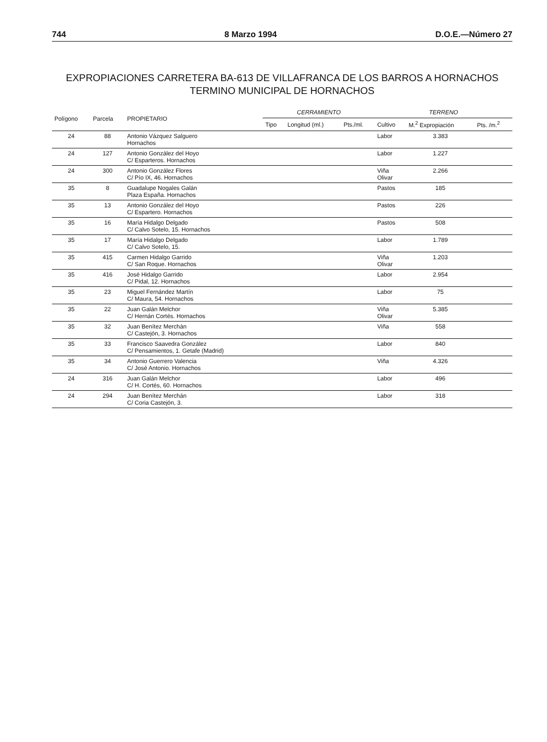744 8 Marzo 1994 D.O.E.—Número 27
EXPROPIACIONES CARRETERA BA-613 DE VILLAFRANCA DE LOS BARROS A HORNACHOS
TERMINO MUNICIPAL DE HORNACHOS
| Polígono | Parcela | PROPIETARIO | CERRAMIENTO | | | TERRENO | | |
| --- | --- | --- | --- | --- | --- | --- | --- | --- |
| | | | Tipo | Longitud (ml.) | Pts./ml. | Cultivo | M.<sup>2</sup> Expropiación | Pts. /m.<sup>2</sup> |
| 24 | 88 | Antonio Vázquez Salguero Hornachos | | | | Labor | 3.383 | |
| 24 | 127 | Antonio González del Hoyo C/ Esparteros. Hornachos | | | | Labor | 1.227 | |
| 24 | 300 | Antonio González Flores C/ Pío IX, 46. Hornachos | | | | Viña Olivar | 2.266 | |
| 35 | 8 | Guadalupe Nogales Galán Plaza España. Hornachos | | | | Pastos | 185 | |
| 35 | 13 | Antonio González del Hoyo C/ Espartero. Hornachos | | | | Pastos | 226 | |
| 35 | 16 | María Hidalgo Delgado C/ Calvo Sotelo, 15. Hornachos | | | | Pastos | 508 | |
| 35 | 17 | María Hidalgo Delgado C/ Calvo Sotelo, 15. | | | | Labor | 1.789 | |
| 35 | 415 | Carmen Hidalgo Garrido C/ San Roque. Hornachos | | | | Viña Olivar | 1.203 | |
| 35 | 416 | José Hidalgo Garrido C/ Pidal, 12. Hornachos | | | | Labor | 2.954 | |
| 35 | 23 | Miguel Fernández Martín C/ Maura, 54. Hornachos | | | | Labor | 75 | |
| 35 | 22 | Juan Galán Melchor C/ Hernán Cortés. Hornachos | | | | Viña Olivar | 5.385 | |
| 35 | 32 | Juan Benítez Merchán C/ Castejón, 3. Hornachos | | | | Viña | 558 | |
| 35 | 33 | Francisco Saavedra González C/ Pensamientos, 1. Getafe (Madrid) | | | | Labor | 840 | |
| 35 | 34 | Antonio Guerrero Valencia C/ José Antonio. Hornachos | | | | Viña | 4.326 | |
| 24 | 316 | Juan Galán Melchor C/ H. Cortés, 60. Hornachos | | | | Labor | 496 | |
| 24 | 294 | Juan Benítez Merchán C/ Coria Castejón, 3. | | | | Labor | 318 | |